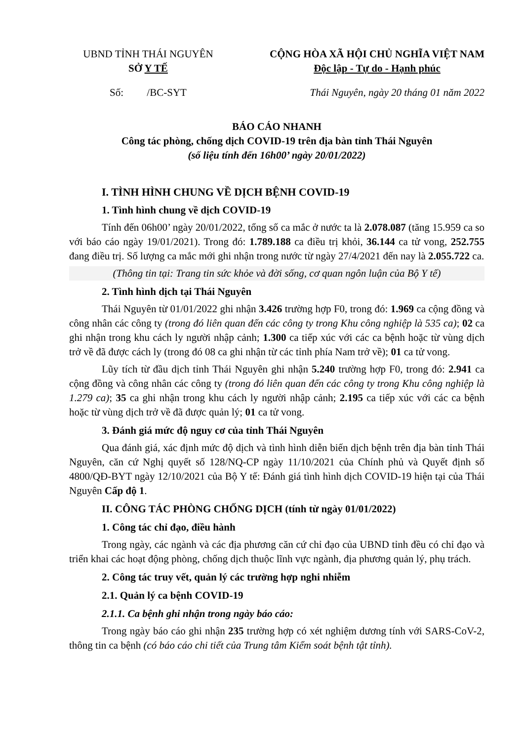UBND TỈNH THÁI NGUYÊN
SỞ Y TẾ
CỘNG HÒA XÃ HỘI CHỦ NGHĨA VIỆT NAM
Độc lập - Tự do - Hạnh phúc
Số: /BC-SYT Thái Nguyên, ngày 20 tháng 01 năm 2022
BÁO CÁO NHANH
Công tác phòng, chống dịch COVID-19 trên địa bàn tỉnh Thái Nguyên
(số liệu tính đến 16h00’ ngày 20/01/2022)
I. TÌNH HÌNH CHUNG VỀ DỊCH BỆNH COVID-19
1. Tình hình chung về dịch COVID-19
Tính đến 06h00’ ngày 20/01/2022, tổng số ca mắc ở nước ta là 2.078.087 (tăng 15.959 ca so với báo cáo ngày 19/01/2021). Trong đó: 1.789.188 ca điều trị khỏi, 36.144 ca tử vong, 252.755 đang điều trị. Số lượng ca mắc mới ghi nhận trong nước từ ngày 27/4/2021 đến nay là 2.055.722 ca.
(Thông tin tại: Trang tin sức khỏe và đời sống, cơ quan ngôn luận của Bộ Y tế)
2. Tình hình dịch tại Thái Nguyên
Thái Nguyên từ 01/01/2022 ghi nhận 3.426 trường hợp F0, trong đó: 1.969 ca cộng đồng và công nhân các công ty (trong đó liên quan đến các công ty trong Khu công nghiệp là 535 ca); 02 ca ghi nhận trong khu cách ly người nhập cảnh; 1.300 ca tiếp xúc với các ca bệnh hoặc từ vùng dịch trở về đã được cách ly (trong đó 08 ca ghi nhận từ các tỉnh phía Nam trở về); 01 ca tử vong.
Lũy tích từ đầu dịch tỉnh Thái Nguyên ghi nhận 5.240 trường hợp F0, trong đó: 2.941 ca cộng đồng và công nhân các công ty (trong đó liên quan đến các công ty trong Khu công nghiệp là 1.279 ca); 35 ca ghi nhận trong khu cách ly người nhập cảnh; 2.195 ca tiếp xúc với các ca bệnh hoặc từ vùng dịch trở về đã được quản lý; 01 ca tử vong.
3. Đánh giá mức độ nguy cơ của tỉnh Thái Nguyên
Qua đánh giá, xác định mức độ dịch và tình hình diễn biến dịch bệnh trên địa bàn tỉnh Thái Nguyên, căn cứ Nghị quyết số 128/NQ-CP ngày 11/10/2021 của Chính phủ và Quyết định số 4800/QĐ-BYT ngày 12/10/2021 của Bộ Y tế: Đánh giá tình hình dịch COVID-19 hiện tại của Thái Nguyên Cấp độ 1.
II. CÔNG TÁC PHÒNG CHỐNG DỊCH (tính từ ngày 01/01/2022)
1. Công tác chỉ đạo, điều hành
Trong ngày, các ngành và các địa phương căn cứ chỉ đạo của UBND tỉnh đều có chỉ đạo và triển khai các hoạt động phòng, chống dịch thuộc lĩnh vực ngành, địa phương quản lý, phụ trách.
2. Công tác truy vết, quản lý các trường hợp nghi nhiễm
2.1. Quản lý ca bệnh COVID-19
2.1.1. Ca bệnh ghi nhận trong ngày báo cáo:
Trong ngày báo cáo ghi nhận 235 trường hợp có xét nghiệm dương tính với SARS-CoV-2, thông tin ca bệnh (có báo cáo chi tiết của Trung tâm Kiểm soát bệnh tật tỉnh).